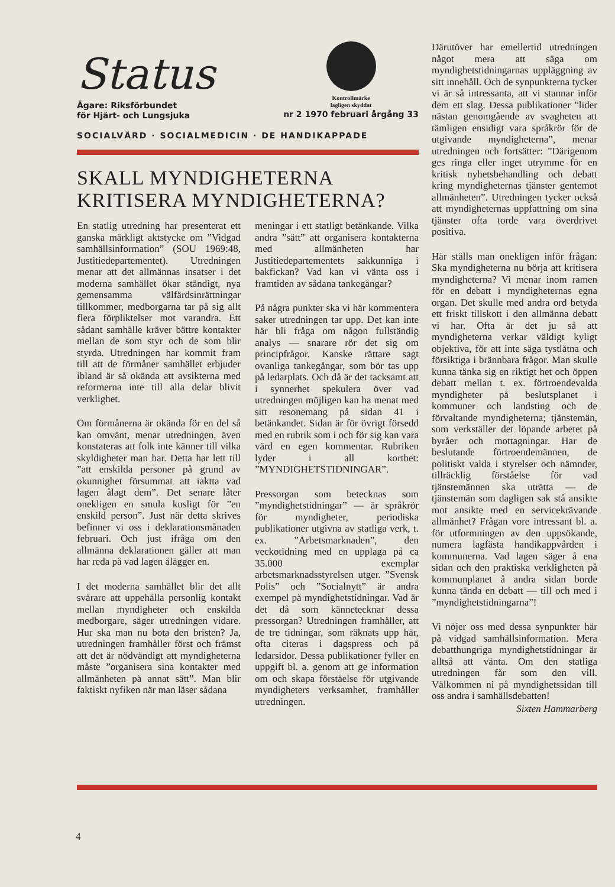Status
Ägare: Riksförbundet
för Hjärt- och Lungsjuka
Kontrollmärke
lagligen skyddat
nr 2 1970 februari årgång 33
SOCIALVÅRD · SOCIALMEDICIN · DE HANDIKAPPADE
SKALL MYNDIGHETERNA
KRITISERA MYNDIGHETERNA?
En statlig utredning har presenterat ett ganska märkligt aktstycke om ”Vidgad samhällsinformation” (SOU 1969:48, Justitiedepartementet). Utredningen menar att det allmännas insatser i det moderna samhället ökar ständigt, nya gemensamma välfärdsinrättningar tillkommer, medborgarna tar på sig allt flera förpliktelser mot varandra. Ett sådant samhälle kräver bättre kontakter mellan de som styr och de som blir styrda. Utredningen har kommit fram till att de förmåner samhället erbjuder ibland är så okända att avsikterna med reformerna inte till alla delar blivit verklighet.
Om förmånerna är okända för en del så kan omvänt, menar utredningen, även konstateras att folk inte känner till vilka skyldigheter man har. Detta har lett till ”att enskilda personer på grund av okunnighet försummat att iaktta vad lagen ålagt dem”. Det senare låter onekligen en smula kusligt för ”en enskild person”. Just när detta skrives befinner vi oss i deklarationsmånaden februari. Och just ifråga om den allmänna deklarationen gäller att man har reda på vad lagen ålägger en.
I det moderna samhället blir det allt svårare att uppehålla personlig kontakt mellan myndigheter och enskilda medborgare, säger utredningen vidare. Hur ska man nu bota den bristen? Ja, utredningen framhåller först och främst att det är nödvändigt att myndigheterna måste ”organisera sina kontakter med allmänheten på annat sätt”. Man blir faktiskt nyfiken när man läser sådana
meningar i ett statligt betänkande. Vilka andra ”sätt” att organisera kontakterna med allmänheten har Justitiedepartementets sakkunniga i bakfickan? Vad kan vi vänta oss i framtiden av sådana tankegångar?
På några punkter ska vi här kommentera saker utredningen tar upp. Det kan inte här bli fråga om någon fullständig analys — snarare rör det sig om principfrågor. Kanske rättare sagt ovanliga tankegångar, som bör tas upp på ledarplats. Och då är det tacksamt att i synnerhet spekulera över vad utredningen möjligen kan ha menat med sitt resonemang på sidan 41 i betänkandet. Sidan är för övrigt försedd med en rubrik som i och för sig kan vara värd en egen kommentar. Rubriken lyder i all korthet: ”MYNDIGHETSTIDNINGAR”.
Pressorgan som betecknas som ”myndighetstidningar” — är språkrör för myndigheter, periodiska publikationer utgivna av statliga verk, t. ex. ”Arbetsmarknaden”, den veckotidning med en upplaga på ca 35.000 exemplar arbetsmarknadsstyrelsen utger. ”Svensk Polis” och ”Socialnytt” är andra exempel på myndighetstidningar. Vad är det då som kännetecknar dessa pressorgan? Utredningen framhåller, att de tre tidningar, som räknats upp här, ofta citeras i dagspress och på ledarsidor. Dessa publikationer fyller en uppgift bl. a. genom att ge information om och skapa förståelse för utgivande myndigheters verksamhet, framhåller utredningen.
Därutöver har emellertid utredningen något mera att säga om myndighetstidningarnas uppläggning av sitt innehåll. Och de synpunkterna tycker vi är så intressanta, att vi stannar inför dem ett slag. Dessa publikationer ”lider nästan genomgående av svagheten att tämligen ensidigt vara språkrör för de utgivande myndigheterna”, menar utredningen och fortsätter: ”Därigenom ges ringa eller inget utrymme för en kritisk nyhetsbehandling och debatt kring myndigheternas tjänster gentemot allmänheten”. Utredningen tycker också att myndigheternas uppfattning om sina tjänster ofta torde vara överdrivet positiva.
Här ställs man onekligen inför frågan: Ska myndigheterna nu börja att kritisera myndigheterna? Vi menar inom ramen för en debatt i myndigheternas egna organ. Det skulle med andra ord betyda ett friskt tillskott i den allmänna debatt vi har. Ofta är det ju så att myndigheterna verkar väldigt kyligt objektiva, för att inte säga tystlåtna och försiktiga i brännbara frågor. Man skulle kunna tänka sig en riktigt het och öppen debatt mellan t. ex. förtroendevalda myndigheter på beslutsplanet i kommuner och landsting och de förvaltande myndigheterna; tjänstemän, som verkställer det löpande arbetet på byråer och mottagningar. Har de beslutande förtroendemännen, de politiskt valda i styrelser och nämnder, tillräcklig förståelse för vad tjänstemännen ska uträtta — de tjänstemän som dagligen sak stå ansikte mot ansikte med en servicekrävande allmänhet? Frågan vore intressant bl. a. för utformningen av den uppsökande, numera lagfästa handikappvården i kommunerna. Vad lagen säger å ena sidan och den praktiska verkligheten på kommunplanet å andra sidan borde kunna tända en debatt — till och med i ”myndighetstidningarna”!
Vi nöjer oss med dessa synpunkter här på vidgad samhällsinformation. Mera debatthungriga myndighetstidningar är alltså att vänta. Om den statliga utredningen får som den vill. Välkommen ni på myndighetssidan till oss andra i samhällsdebatten!
Sixten Hammarberg
4